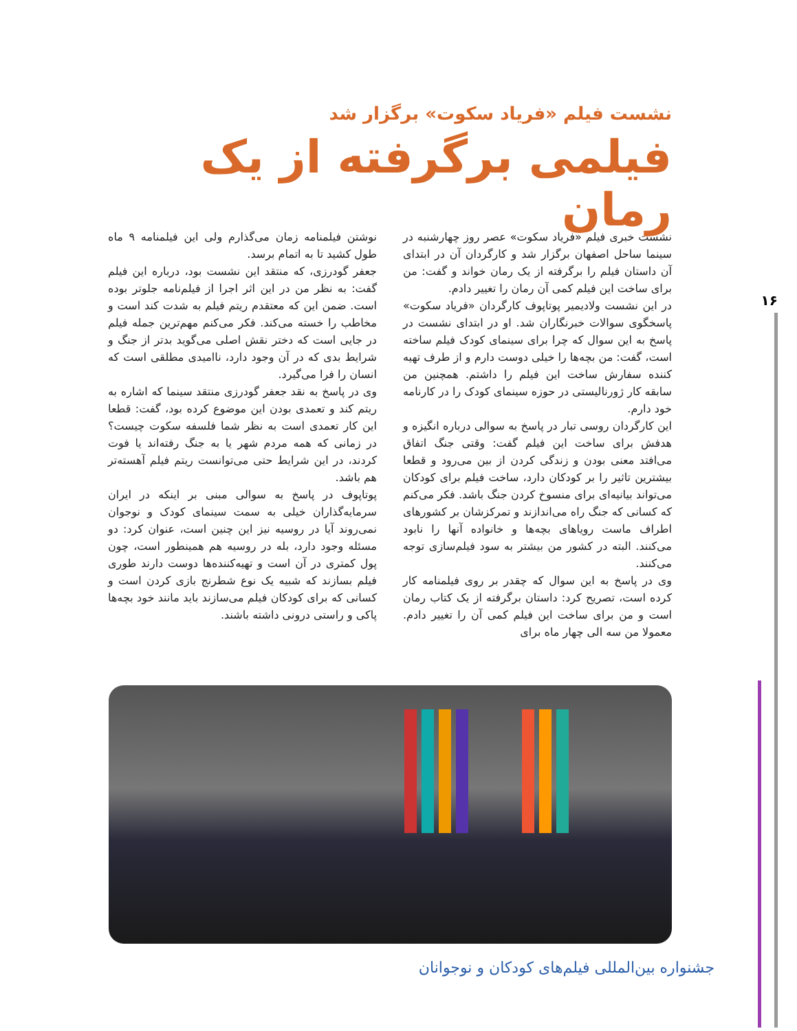نشست فیلم «فریاد سکوت» برگزار شد
فیلمی برگرفته از یک رمان
نشست خبری فیلم «فریاد سکوت» عصر روز چهارشنبه در سینما ساحل اصفهان برگزار شد و کارگردان آن در ابتدای آن داستان فیلم را برگرفته از یک رمان خواند و گفت: من برای ساخت این فیلم کمی آن رمان را تغییر دادم.
در این نشست ولادیمیر پوتاپوف کارگردان «فریاد سکوت» پاسخگوی سوالات خبرنگاران شد. او در ابتدای نشست در پاسخ به این سوال که چرا برای سینمای کودک فیلم ساخته است، گفت: من بچه‌ها را خیلی دوست دارم و از طرف تهیه کننده سفارش ساخت این فیلم را داشتم. همچنین من سابقه کار ژورنالیستی در حوزه سینمای کودک را در کارنامه خود دارم.
این کارگردان روسی تبار در پاسخ به سوالی درباره انگیزه و هدفش برای ساخت این فیلم گفت: وقتی جنگ اتفاق می‌افتد معنی بودن و زندگی کردن از بین می‌رود و قطعا بیشترین تاثیر را بر کودکان دارد، ساخت فیلم برای کودکان می‌تواند بیانیه‌ای برای منسوخ کردن جنگ باشد. فکر می‌کنم که کسانی که جنگ راه می‌اندازند و تمرکزشان بر کشورهای اطراف ماست رویاهای بچه‌ها و خانواده آنها را نابود می‌کنند. البته در کشور من بیشتر به سود فیلم‌سازی توجه می‌کنند.
وی در پاسخ به این سوال که چقدر بر روی فیلمنامه کار کرده است، تصریح کرد: داستان برگرفته از یک کتاب رمان است و من برای ساخت این فیلم کمی آن را تغییر دادم. معمولا من سه الی چهار ماه برای
نوشتن فیلمنامه زمان می‌گذارم ولی این فیلمنامه ۹ ماه طول کشید تا به اتمام برسد.
جعفر گودرزی، که منتقد این نشست بود، درباره این فیلم گفت: به نظر من در این اثر اجرا از فیلم‌نامه جلوتر بوده است. ضمن این که معتقدم ریتم فیلم به شدت کند است و مخاطب را خسته می‌کند. فکر می‌کنم مهم‌ترین جمله فیلم در جایی است که دختر نقش اصلی می‌گوید بدتر از جنگ و شرایط بدی که در آن وجود دارد، ناامیدی مطلقی است که انسان را فرا می‌گیرد.
وی در پاسخ به نقد جعفر گودرزی منتقد سینما که اشاره به ریتم کند و تعمدی بودن این موضوع کرده بود، گفت: قطعا این کار تعمدی است به نظر شما فلسفه سکوت چیست؟ در زمانی که همه مردم شهر یا به جنگ رفته‌اند یا فوت کردند، در این شرایط حتی می‌توانست ریتم فیلم آهسته‌تر هم باشد.
پوتاپوف در پاسخ به سوالی مبنی بر اینکه در ایران سرمایه‌گذاران خیلی به سمت سینمای کودک و نوجوان نمی‌روند آیا در روسیه نیز این چنین است، عنوان کرد: دو مسئله وجود دارد، بله در روسیه هم همینطور است، چون پول کمتری در آن است و تهیه‌کننده‌ها دوست دارند طوری فیلم بسازند که شبیه یک نوع شطرنج بازی کردن است و کسانی که برای کودکان فیلم می‌سازند باید مانند خود بچه‌ها پاکی و راستی درونی داشته باشند.
۱۶
جشنواره بین‌المللی فیلم‌های کودکان و نوجوانان